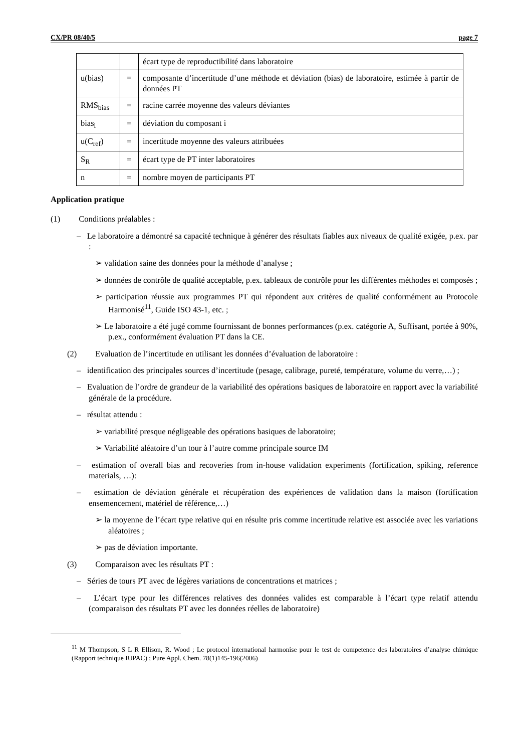CX/PR 08/40/5 page 7
| | | écart type de reproductibilité dans laboratoire |
| u(bias) | = | composante d’incertitude d’une méthode et déviation (bias) de laboratoire, estimée à partir de données PT |
| RMS<sub>bias</sub> | = | racine carrée moyenne des valeurs déviantes |
| bias<sub>i</sub> | = | déviation du composant i |
| u(C<sub>ref</sub>) | = | incertitude moyenne des valeurs attribuées |
| S<sub>R</sub> | = | écart type de PT inter laboratoires |
| n | = | nombre moyen de participants PT |
Application pratique
(1) Conditions préalables :
– Le laboratoire a démontré sa capacité technique à générer des résultats fiables aux niveaux de qualité exigée, p.ex. par :
➢ validation saine des données pour la méthode d’analyse ;
➢ données de contrôle de qualité acceptable, p.ex. tableaux de contrôle pour les différentes méthodes et composés ;
➢ participation réussie aux programmes PT qui répondent aux critères de qualité conformément au Protocole Harmonisé<sup>11</sup>, Guide ISO 43-1, etc. ;
➢ Le laboratoire a été jugé comme fournissant de bonnes performances (p.ex. catégorie A, Suffisant, portée à 90%, p.ex., conformément évaluation PT dans la CE.
(2) Evaluation de l’incertitude en utilisant les données d’évaluation de laboratoire :
– identification des principales sources d’incertitude (pesage, calibrage, pureté, température, volume du verre,…) ;
– Evaluation de l’ordre de grandeur de la variabilité des opérations basiques de laboratoire en rapport avec la variabilité générale de la procédure.
– résultat attendu :
➢ variabilité presque négligeable des opérations basiques de laboratoire;
➢ Variabilité aléatoire d’un tour à l’autre comme principale source IM
– estimation of overall bias and recoveries from in-house validation experiments (fortification, spiking, reference materials, …):
– estimation de déviation générale et récupération des expériences de validation dans la maison (fortification ensemencement, matériel de référence,…)
➢ la moyenne de l’écart type relative qui en résulte pris comme incertitude relative est associée avec les variations aléatoires ;
➢ pas de déviation importante.
(3) Comparaison avec les résultats PT :
– Séries de tours PT avec de légères variations de concentrations et matrices ;
– L’écart type pour les différences relatives des données valides est comparable à l’écart type relatif attendu (comparaison des résultats PT avec les données réelles de laboratoire)
<sup>11</sup> M Thompson, S L R Ellison, R. Wood ; Le protocol international harmonise pour le test de competence des laboratoires d’analyse chimique (Rapport technique IUPAC) ; Pure Appl. Chem. 78(1)145-196(2006)